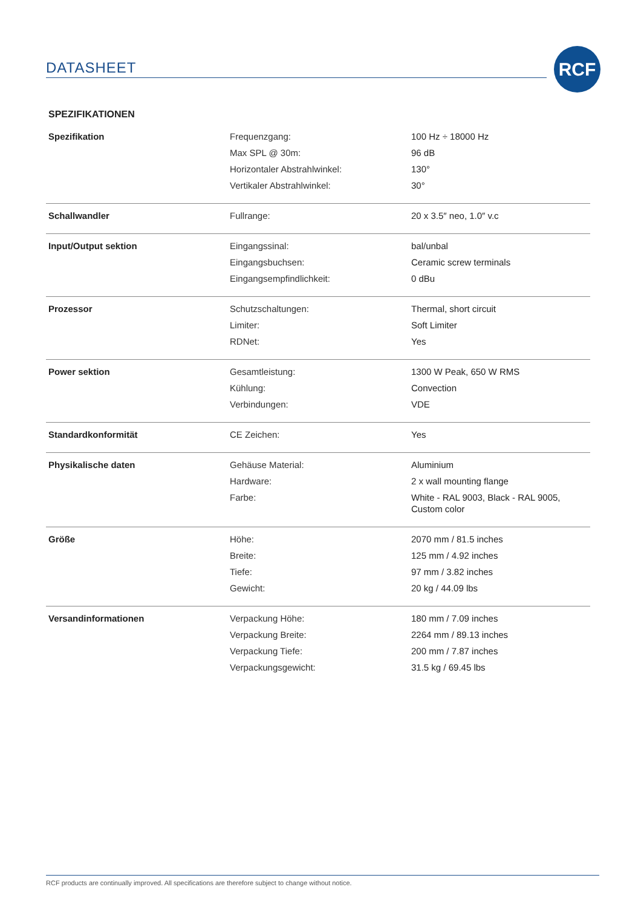DATASHEET
RCF
SPEZIFIKATIONEN
| Spezifikation | Frequenzgang: | 100 Hz ÷ 18000 Hz |
| | Max SPL @ 30m: | 96 dB |
| | Horizontaler Abstrahlwinkel: | 130° |
| | Vertikaler Abstrahlwinkel: | 30° |
| Schallwandler | Fullrange: | 20 x 3.5″ neo, 1.0″ v.c |
| Input/Output sektion | Eingangssinal: | bal/unbal |
| | Eingangsbuchsen: | Ceramic screw terminals |
| | Eingangsempfindlichkeit: | 0 dBu |
| Prozessor | Schutzschaltungen: | Thermal, short circuit |
| | Limiter: | Soft Limiter |
| | RDNet: | Yes |
| Power sektion | Gesamtleistung: | 1300 W Peak, 650 W RMS |
| | Kühlung: | Convection |
| | Verbindungen: | VDE |
| Standardkonformität | CE Zeichen: | Yes |
| Physikalische daten | Gehäuse Material: | Aluminium |
| | Hardware: | 2 x wall mounting flange |
| | Farbe: | White - RAL 9003, Black - RAL 9005, Custom color |
| Größe | Höhe: | 2070 mm / 81.5 inches |
| | Breite: | 125 mm / 4.92 inches |
| | Tiefe: | 97 mm / 3.82 inches |
| | Gewicht: | 20 kg / 44.09 lbs |
| Versandinformationen | Verpackung Höhe: | 180 mm / 7.09 inches |
| | Verpackung Breite: | 2264 mm / 89.13 inches |
| | Verpackung Tiefe: | 200 mm / 7.87 inches |
| | Verpackungsgewicht: | 31.5 kg / 69.45 lbs |
RCF products are continually improved. All specifications are therefore subject to change without notice.